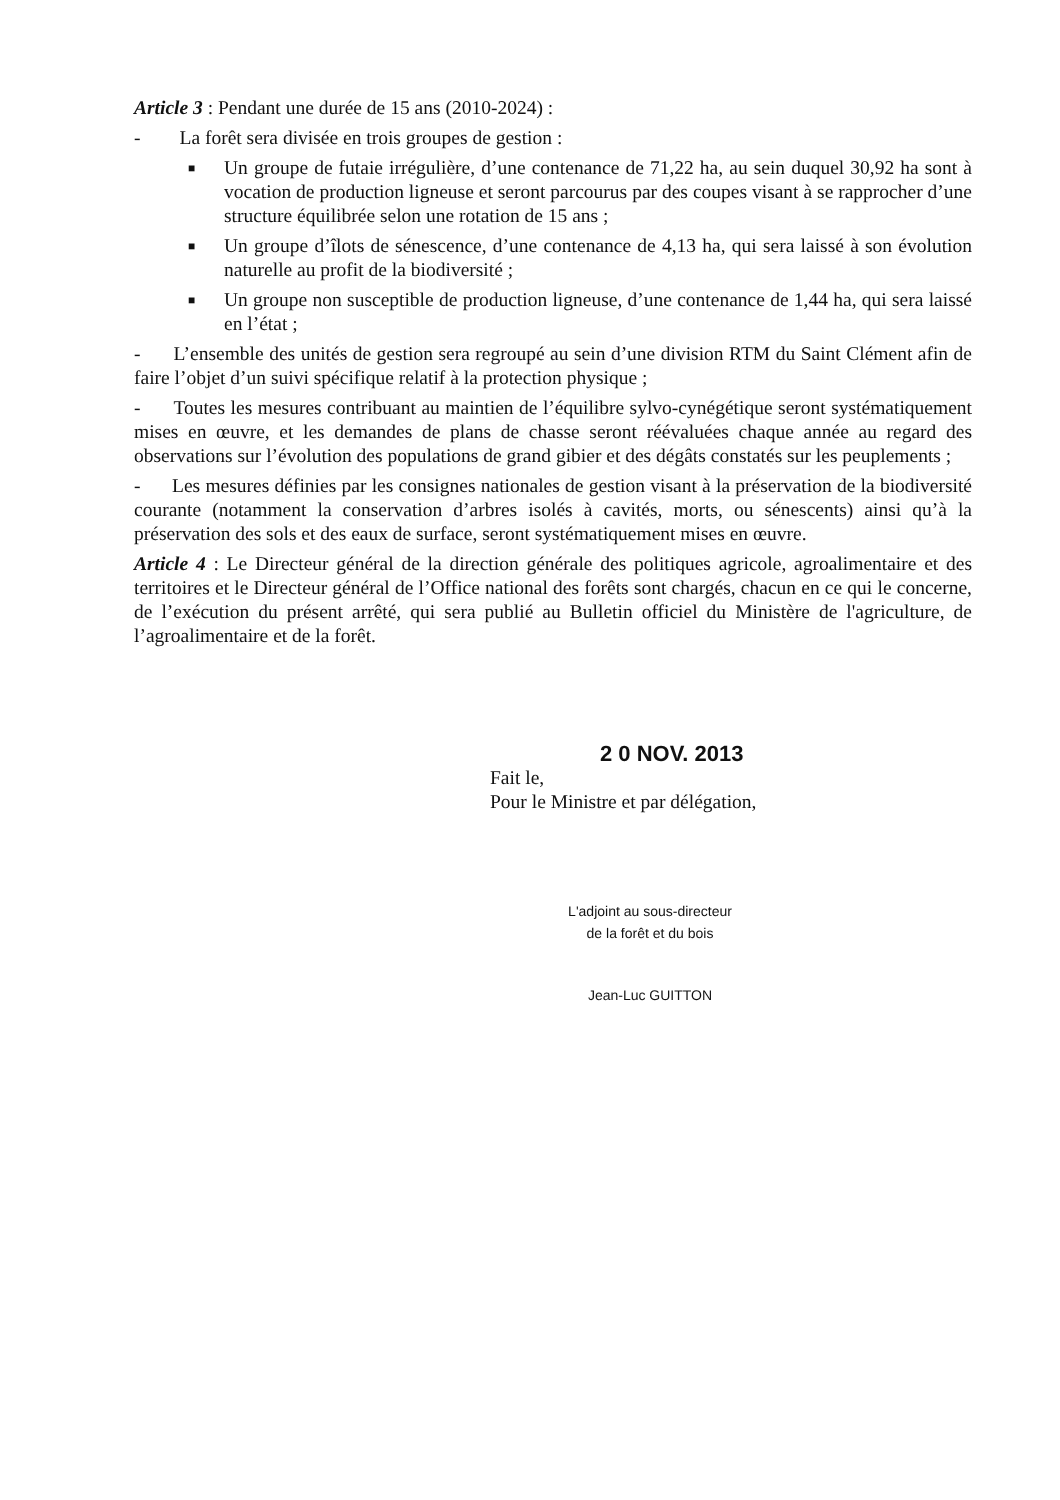Article 3 : Pendant une durée de 15 ans (2010-2024) :
- La forêt sera divisée en trois groupes de gestion :
■ Un groupe de futaie irrégulière, d’une contenance de 71,22 ha, au sein duquel 30,92 ha sont à vocation de production ligneuse et seront parcourus par des coupes visant à se rapprocher d’une structure équilibrée selon une rotation de 15 ans ;
■ Un groupe d’îlots de sénescence, d’une contenance de 4,13 ha, qui sera laissé à son évolution naturelle au profit de la biodiversité ;
■ Un groupe non susceptible de production ligneuse, d’une contenance de 1,44 ha, qui sera laissé en l’état ;
- L’ensemble des unités de gestion sera regroupé au sein d’une division RTM du Saint Clément afin de faire l’objet d’un suivi spécifique relatif à la protection physique ;
- Toutes les mesures contribuant au maintien de l’équilibre sylvo-cynégétique seront systématiquement mises en œuvre, et les demandes de plans de chasse seront réévaluées chaque année au regard des observations sur l’évolution des populations de grand gibier et des dégâts constatés sur les peuplements ;
- Les mesures définies par les consignes nationales de gestion visant à la préservation de la biodiversité courante (notamment la conservation d’arbres isolés à cavités, morts, ou sénescents) ainsi qu’à la préservation des sols et des eaux de surface, seront systématiquement mises en œuvre.
Article 4 : Le Directeur général de la direction générale des politiques agricole, agroalimentaire et des territoires et le Directeur général de l’Office national des forêts sont chargés, chacun en ce qui le concerne, de l’exécution du présent arrêté, qui sera publié au Bulletin officiel du Ministère de l'agriculture, de l’agroalimentaire et de la forêt.
2 0 NOV. 2013
Fait le,
Pour le Ministre et par délégation,
L'adjoint au sous-directeur
de la forêt et du bois
Jean-Luc GUITTON